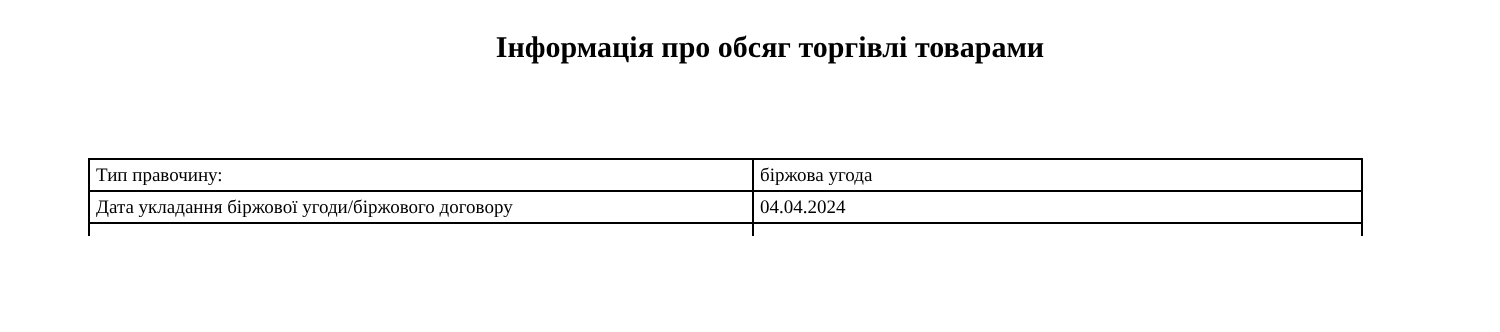Інформація про обсяг торгівлі товарами
| Тип правочину: | біржова угода |
| Дата укладання біржової угоди/біржового договору | 04.04.2024 |